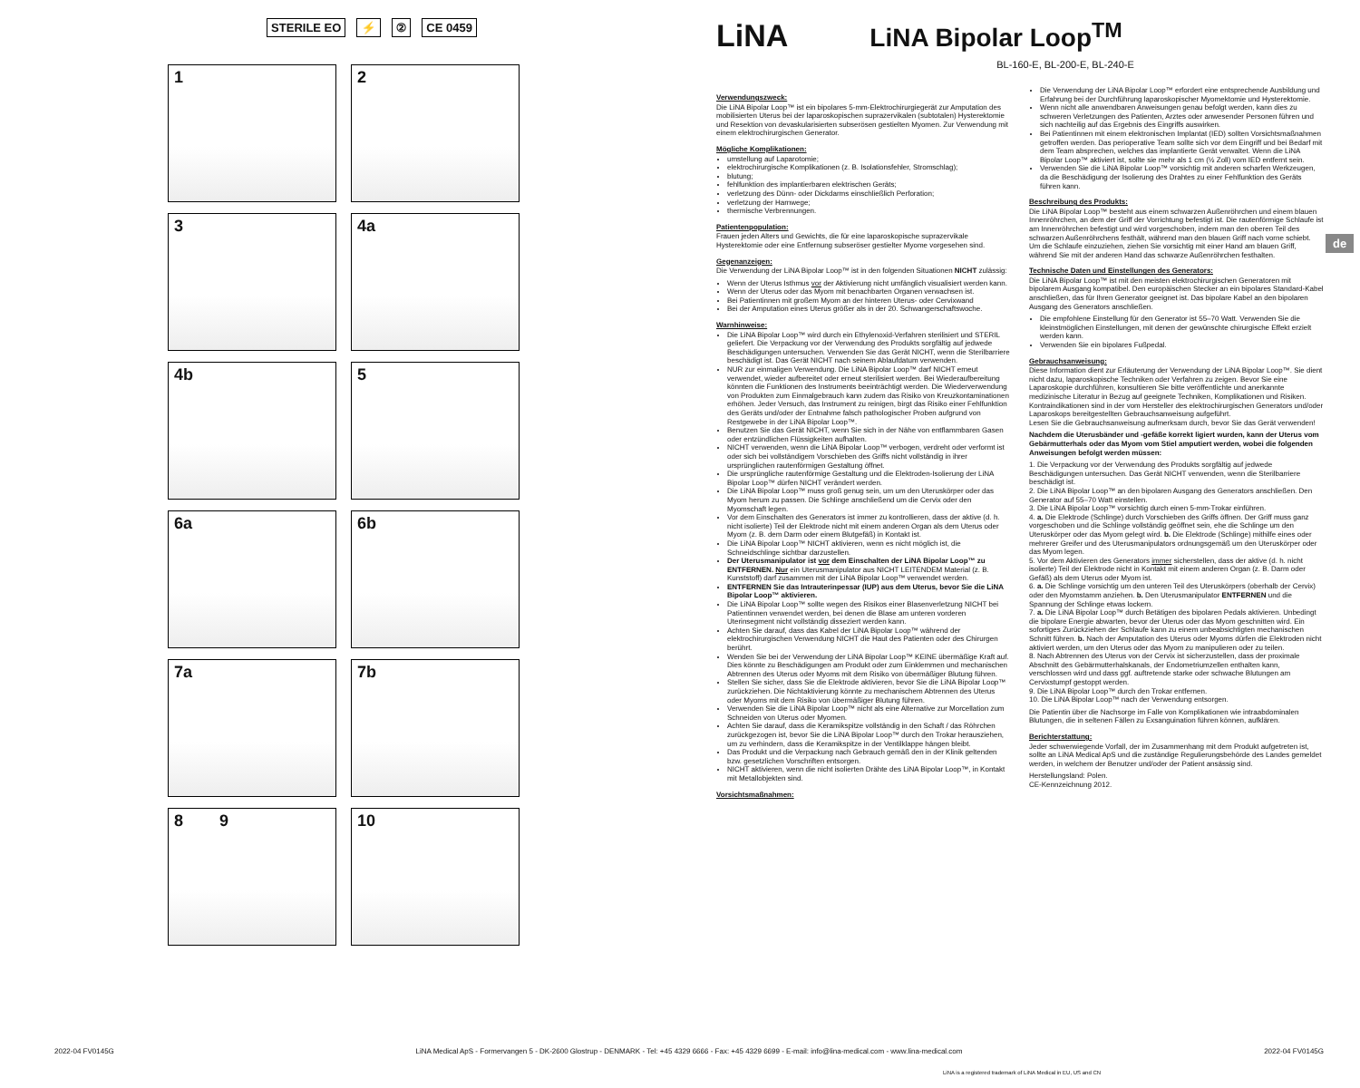STERILE EO ⚡ ② CE 0459
1
2
3
4a
4b
5
6a
6b
7a
7b
8 9
10
LiNA
LiNA Bipolar Loop<sup>TM</sup>
BL-160-E, BL-200-E, BL-240-E
Verwendungszweck:
Die LiNA Bipolar Loop™ ist ein bipolares 5-mm-Elektrochirurgiegerät zur Amputation des mobilisierten Uterus bei der laparoskopischen suprazervikalen (subtotalen) Hysterektomie und Resektion von devaskularisierten subserösen gestielten Myomen. Zur Verwendung mit einem elektrochirurgischen Generator.
Mögliche Komplikationen:
umstellung auf Laparotomie;
elektrochirurgische Komplikationen (z. B. Isolationsfehler, Stromschlag);
blutung;
fehlfunktion des implantierbaren elektrischen Geräts;
verletzung des Dünn- oder Dickdarms einschließlich Perforation;
verletzung der Harnwege;
thermische Verbrennungen.
Patientenpopulation:
Frauen jeden Alters und Gewichts, die für eine laparoskopische suprazervikale Hysterektomie oder eine Entfernung subseröser gestielter Myome vorgesehen sind.
Gegenanzeigen:
Die Verwendung der LiNA Bipolar Loop™ ist in den folgenden Situationen NICHT zulässig:
Wenn der Uterus Isthmus vor der Aktivierung nicht umfänglich visualisiert werden kann.
Wenn der Uterus oder das Myom mit benachbarten Organen verwachsen ist.
Bei Patientinnen mit großem Myom an der hinteren Uterus- oder Cervixwand
Bei der Amputation eines Uterus größer als in der 20. Schwangerschaftswoche.
Warnhinweise:
Die LiNA Bipolar Loop™ wird durch ein Ethylenoxid-Verfahren sterilisiert und STERIL geliefert. Die Verpackung vor der Verwendung des Produkts sorgfältig auf jedwede Beschädigungen untersuchen. Verwenden Sie das Gerät NICHT, wenn die Sterilbarriere beschädigt ist. Das Gerät NICHT nach seinem Ablaufdatum verwenden.
NUR zur einmaligen Verwendung. Die LiNA Bipolar Loop™ darf NICHT erneut verwendet, wieder aufbereitet oder erneut sterilisiert werden. Bei Wiederaufbereitung könnten die Funktionen des Instruments beeinträchtigt werden. Die Wiederverwendung von Produkten zum Einmalgebrauch kann zudem das Risiko von Kreuzkontaminationen erhöhen. Jeder Versuch, das Instrument zu reinigen, birgt das Risiko einer Fehlfunktion des Geräts und/oder der Entnahme falsch pathologischer Proben aufgrund von Restgewebe in der LiNA Bipolar Loop™.
Benutzen Sie das Gerät NICHT, wenn Sie sich in der Nähe von entflammbaren Gasen oder entzündlichen Flüssigkeiten aufhalten.
NICHT verwenden, wenn die LiNA Bipolar Loop™ verbogen, verdreht oder verformt ist oder sich bei vollständigem Vorschieben des Griffs nicht vollständig in ihrer ursprünglichen rautenförmigen Gestaltung öffnet.
Die ursprüngliche rautenförmige Gestaltung und die Elektroden-Isolierung der LiNA Bipolar Loop™ dürfen NICHT verändert werden.
Die LiNA Bipolar Loop™ muss groß genug sein, um um den Uteruskörper oder das Myom herum zu passen. Die Schlinge anschließend um die Cervix oder den Myomschaft legen.
Vor dem Einschalten des Generators ist immer zu kontrollieren, dass der aktive (d. h. nicht isolierte) Teil der Elektrode nicht mit einem anderen Organ als dem Uterus oder Myom (z. B. dem Darm oder einem Blutgefäß) in Kontakt ist.
Die LiNA Bipolar Loop™ NICHT aktivieren, wenn es nicht möglich ist, die Schneidschlinge sichtbar darzustellen.
Der Uterusmanipulator ist vor dem Einschalten der LiNA Bipolar Loop™ zu ENTFERNEN. Nur ein Uterusmanipulator aus NICHT LEITENDEM Material (z. B. Kunststoff) darf zusammen mit der LiNA Bipolar Loop™ verwendet werden.
ENTFERNEN Sie das Intrauterinpessar (IUP) aus dem Uterus, bevor Sie die LiNA Bipolar Loop™ aktivieren.
Die LiNA Bipolar Loop™ sollte wegen des Risikos einer Blasenverletzung NICHT bei Patientinnen verwendet werden, bei denen die Blase am unteren vorderen Uterinsegment nicht vollständig disseziert werden kann.
Achten Sie darauf, dass das Kabel der LiNA Bipolar Loop™ während der elektrochirurgischen Verwendung NICHT die Haut des Patienten oder des Chirurgen berührt.
Wenden Sie bei der Verwendung der LiNA Bipolar Loop™ KEINE übermäßige Kraft auf. Dies könnte zu Beschädigungen am Produkt oder zum Einklemmen und mechanischen Abtrennen des Uterus oder Myoms mit dem Risiko von übermäßiger Blutung führen.
Stellen Sie sicher, dass Sie die Elektrode aktivieren, bevor Sie die LiNA Bipolar Loop™ zurückziehen. Die Nichtaktivierung könnte zu mechanischem Abtrennen des Uterus oder Myoms mit dem Risiko von übermäßiger Blutung führen.
Verwenden Sie die LiNA Bipolar Loop™ nicht als eine Alternative zur Morcellation zum Schneiden von Uterus oder Myomen.
Achten Sie darauf, dass die Keramikspitze vollständig in den Schaft / das Röhrchen zurückgezogen ist, bevor Sie die LiNA Bipolar Loop™ durch den Trokar herausziehen, um zu verhindern, dass die Keramikspitze in der Ventilklappe hängen bleibt.
Das Produkt und die Verpackung nach Gebrauch gemäß den in der Klinik geltenden bzw. gesetzlichen Vorschriften entsorgen.
NICHT aktivieren, wenn die nicht isolierten Drähte des LiNA Bipolar Loop™, in Kontakt mit Metallobjekten sind.
Vorsichtsmaßnahmen:
Die Verwendung der LiNA Bipolar Loop™ erfordert eine entsprechende Ausbildung und Erfahrung bei der Durchführung laparoskopischer Myomektomie und Hysterektomie.
Wenn nicht alle anwendbaren Anweisungen genau befolgt werden, kann dies zu schweren Verletzungen des Patienten, Arztes oder anwesender Personen führen und sich nachteilig auf das Ergebnis des Eingriffs auswirken.
Bei Patientinnen mit einem elektronischen Implantat (IED) sollten Vorsichtsmaßnahmen getroffen werden. Das perioperative Team sollte sich vor dem Eingriff und bei Bedarf mit dem Team absprechen, welches das implantierte Gerät verwaltet. Wenn die LiNA Bipolar Loop™ aktiviert ist, sollte sie mehr als 1 cm (½ Zoll) vom IED entfernt sein.
Verwenden Sie die LiNA Bipolar Loop™ vorsichtig mit anderen scharfen Werkzeugen, da die Beschädigung der Isolierung des Drahtes zu einer Fehlfunktion des Geräts führen kann.
Beschreibung des Produkts:
Die LiNA Bipolar Loop™ besteht aus einem schwarzen Außenröhrchen und einem blauen Innenröhrchen, an dem der Griff der Vorrichtung befestigt ist. Die rautenförmige Schlaufe ist am Innenröhrchen befestigt und wird vorgeschoben, indem man den oberen Teil des schwarzen Außenröhrchens festhält, während man den blauen Griff nach vorne schiebt. Um die Schlaufe einzuziehen, ziehen Sie vorsichtig mit einer Hand am blauen Griff, während Sie mit der anderen Hand das schwarze Außenröhrchen festhalten.
Technische Daten und Einstellungen des Generators:
Die LiNA Bipolar Loop™ ist mit den meisten elektrochirurgischen Generatoren mit bipolarem Ausgang kompatibel. Den europäischen Stecker an ein bipolares Standard-Kabel anschließen, das für Ihren Generator geeignet ist. Das bipolare Kabel an den bipolaren Ausgang des Generators anschließen.
Die empfohlene Einstellung für den Generator ist 55–70 Watt. Verwenden Sie die kleinstmöglichen Einstellungen, mit denen der gewünschte chirurgische Effekt erzielt werden kann.
Verwenden Sie ein bipolares Fußpedal.
Gebrauchsanweisung:
Diese Information dient zur Erläuterung der Verwendung der LiNA Bipolar Loop™. Sie dient nicht dazu, laparoskopische Techniken oder Verfahren zu zeigen. Bevor Sie eine Laparoskopie durchführen, konsultieren Sie bitte veröffentlichte und anerkannte medizinische Literatur in Bezug auf geeignete Techniken, Komplikationen und Risiken. Kontraindikationen sind in der vom Hersteller des elektrochirurgischen Generators und/oder Laparoskops bereitgestellten Gebrauchsanweisung aufgeführt.
Lesen Sie die Gebrauchsanweisung aufmerksam durch, bevor Sie das Gerät verwenden!
Nachdem die Uterusbänder und -gefäße korrekt ligiert wurden, kann der Uterus vom Gebärmutterhals oder das Myom vom Stiel amputiert werden, wobei die folgenden Anweisungen befolgt werden müssen:
1. Die Verpackung vor der Verwendung des Produkts sorgfältig auf jedwede Beschädigungen untersuchen. Das Gerät NICHT verwenden, wenn die Sterilbarriere beschädigt ist.
2. Die LiNA Bipolar Loop™ an den bipolaren Ausgang des Generators anschließen. Den Generator auf 55–70 Watt einstellen.
3. Die LiNA Bipolar Loop™ vorsichtig durch einen 5-mm-Trokar einführen.
4. a. Die Elektrode (Schlinge) durch Vorschieben des Griffs öffnen. Der Griff muss ganz vorgeschoben und die Schlinge vollständig geöffnet sein, ehe die Schlinge um den Uteruskörper oder das Myom gelegt wird. b. Die Elektrode (Schlinge) mithilfe eines oder mehrerer Greifer und des Uterusmanipulators ordnungsgemäß um den Uteruskörper oder das Myom legen.
5. Vor dem Aktivieren des Generators immer sicherstellen, dass der aktive (d. h. nicht isolierte) Teil der Elektrode nicht in Kontakt mit einem anderen Organ (z. B. Darm oder Gefäß) als dem Uterus oder Myom ist.
6. a. Die Schlinge vorsichtig um den unteren Teil des Uteruskörpers (oberhalb der Cervix) oder den Myomstamm anziehen. b. Den Uterusmanipulator ENTFERNEN und die Spannung der Schlinge etwas lockern.
7. a. Die LiNA Bipolar Loop™ durch Betätigen des bipolaren Pedals aktivieren. Unbedingt die bipolare Energie abwarten, bevor der Uterus oder das Myom geschnitten wird. Ein sofortiges Zurückziehen der Schlaufe kann zu einem unbeabsichtigten mechanischen Schnitt führen. b. Nach der Amputation des Uterus oder Myoms dürfen die Elektroden nicht aktiviert werden, um den Uterus oder das Myom zu manipulieren oder zu teilen.
8. Nach Abtrennen des Uterus von der Cervix ist sicherzustellen, dass der proximale Abschnitt des Gebärmutterhalskanals, der Endometriumzellen enthalten kann, verschlossen wird und dass ggf. auftretende starke oder schwache Blutungen am Cervixstumpf gestoppt werden.
9. Die LiNA Bipolar Loop™ durch den Trokar entfernen.
10. Die LiNA Bipolar Loop™ nach der Verwendung entsorgen.
Die Patientin über die Nachsorge im Falle von Komplikationen wie intraabdominalen Blutungen, die in seltenen Fällen zu Exsanguination führen können, aufklären.
Berichterstattung:
Jeder schwerwiegende Vorfall, der im Zusammenhang mit dem Produkt aufgetreten ist, sollte an LiNA Medical ApS und die zuständige Regulierungsbehörde des Landes gemeldet werden, in welchem der Benutzer und/oder der Patient ansässig sind.
Herstellungsland: Polen.
CE-Kennzeichnung 2012.
de
2022-04 FV0145G LiNA Medical ApS - Formervangen 5 - DK-2600 Glostrup - DENMARK - Tel: +45 4329 6666 - Fax: +45 4329 6699 - E-mail: info@lina-medical.com - www.lina-medical.com 2022-04 FV0145G
LiNA is a registered trademark of LiNA Medical in EU, US and CN